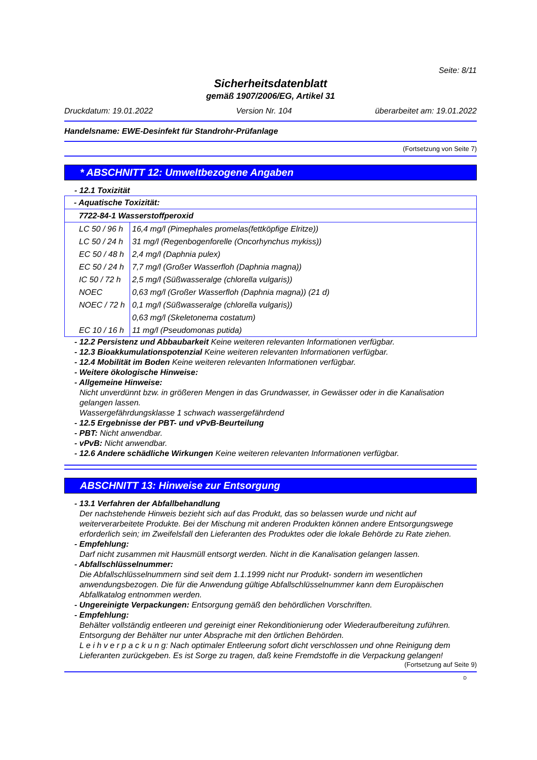Seite: 8/11
Sicherheitsdatenblatt
gemäß 1907/2006/EG, Artikel 31
Druckdatum: 19.01.2022 Version Nr. 104 überarbeitet am: 19.01.2022
Handelsname: EWE-Desinfekt für Standrohr-Prüfanlage
(Fortsetzung von Seite 7)
* ABSCHNITT 12: Umweltbezogene Angaben
- 12.1 Toxizität
| - Aquatische Toxizität: | |
| 7722-84-1 Wasserstoffperoxid | |
| LC 50 / 96 h | 16,4 mg/l (Pimephales promelas(fettköpfige Elritze)) |
| LC 50 / 24 h | 31 mg/l (Regenbogenforelle (Oncorhynchus mykiss)) |
| EC 50 / 48 h | 2,4 mg/l (Daphnia pulex) |
| EC 50 / 24 h | 7,7 mg/l (Großer Wasserfloh (Daphnia magna)) |
| IC 50 / 72 h | 2,5 mg/l (Süßwasseralge (chlorella vulgaris)) |
| NOEC | 0,63 mg/l (Großer Wasserfloh (Daphnia magna)) (21 d) |
| NOEC / 72 h | 0,1 mg/l (Süßwasseralge (chlorella vulgaris)) |
| | 0,63 mg/l (Skeletonema costatum) |
| EC 10 / 16 h | 11 mg/l (Pseudomonas putida) |
- 12.2 Persistenz und Abbaubarkeit Keine weiteren relevanten Informationen verfügbar.
- 12.3 Bioakkumulationspotenzial Keine weiteren relevanten Informationen verfügbar.
- 12.4 Mobilität im Boden Keine weiteren relevanten Informationen verfügbar.
- Weitere ökologische Hinweise:
- Allgemeine Hinweise:
Nicht unverdünnt bzw. in größeren Mengen in das Grundwasser, in Gewässer oder in die Kanalisation gelangen lassen.
Wassergefährdungsklasse 1 schwach wassergefährdend
- 12.5 Ergebnisse der PBT- und vPvB-Beurteilung
- PBT: Nicht anwendbar.
- vPvB: Nicht anwendbar.
- 12.6 Andere schädliche Wirkungen Keine weiteren relevanten Informationen verfügbar.
ABSCHNITT 13: Hinweise zur Entsorgung
- 13.1 Verfahren der Abfallbehandlung
Der nachstehende Hinweis bezieht sich auf das Produkt, das so belassen wurde und nicht auf weiterverarbeitete Produkte. Bei der Mischung mit anderen Produkten können andere Entsorgungswege erforderlich sein; im Zweifelsfall den Lieferanten des Produktes oder die lokale Behörde zu Rate ziehen.
- Empfehlung:
Darf nicht zusammen mit Hausmüll entsorgt werden. Nicht in die Kanalisation gelangen lassen.
- Abfallschlüsselnummer:
Die Abfallschlüsselnummern sind seit dem 1.1.1999 nicht nur Produkt- sondern im wesentlichen anwendungsbezogen. Die für die Anwendung gültige Abfallschlüsselnummer kann dem Europäischen Abfallkatalog entnommen werden.
- Ungereinigte Verpackungen: Entsorgung gemäß den behördlichen Vorschriften.
- Empfehlung:
Behälter vollständig entleeren und gereinigt einer Rekonditionierung oder Wiederaufbereitung zuführen. Entsorgung der Behälter nur unter Absprache mit den örtlichen Behörden.
L e i h v e r p a c k u n g: Nach optimaler Entleerung sofort dicht verschlossen und ohne Reinigung dem Lieferanten zurückgeben. Es ist Sorge zu tragen, daß keine Fremdstoffe in die Verpackung gelangen!
(Fortsetzung auf Seite 9)
D